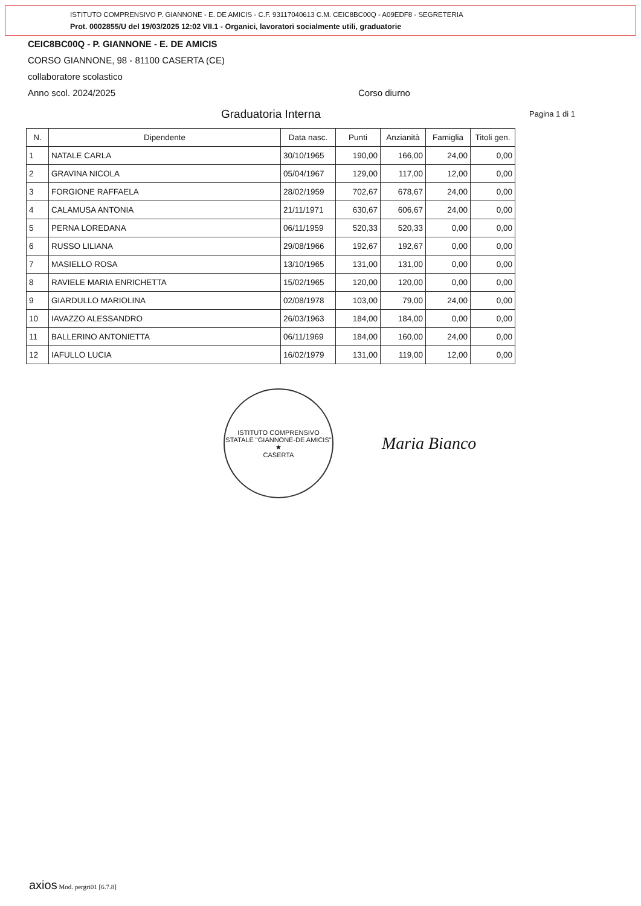ISTITUTO COMPRENSIVO P. GIANNONE - E. DE AMICIS - C.F. 93117040613 C.M. CEIC8BC00Q - A09EDF8 - SEGRETERIA
Prot. 0002855/U del 19/03/2025 12:02 VII.1 - Organici, lavoratori socialmente utili, graduatorie
CEIC8BC00Q - P. GIANNONE - E. DE AMICIS
CORSO GIANNONE, 98 - 81100 CASERTA (CE)
collaboratore scolastico
Anno scol. 2024/2025 Corso diurno
Graduatoria Interna
Pagina 1 di 1
| N. | Dipendente | Data nasc. | Punti | Anzianità | Famiglia | Titoli gen. |
| --- | --- | --- | --- | --- | --- | --- |
| 1 | NATALE CARLA | 30/10/1965 | 190,00 | 166,00 | 24,00 | 0,00 |
| 2 | GRAVINA NICOLA | 05/04/1967 | 129,00 | 117,00 | 12,00 | 0,00 |
| 3 | FORGIONE RAFFAELA | 28/02/1959 | 702,67 | 678,67 | 24,00 | 0,00 |
| 4 | CALAMUSA ANTONIA | 21/11/1971 | 630,67 | 606,67 | 24,00 | 0,00 |
| 5 | PERNA LOREDANA | 06/11/1959 | 520,33 | 520,33 | 0,00 | 0,00 |
| 6 | RUSSO LILIANA | 29/08/1966 | 192,67 | 192,67 | 0,00 | 0,00 |
| 7 | MASIELLO ROSA | 13/10/1965 | 131,00 | 131,00 | 0,00 | 0,00 |
| 8 | RAVIELE MARIA ENRICHETTA | 15/02/1965 | 120,00 | 120,00 | 0,00 | 0,00 |
| 9 | GIARDULLO MARIOLINA | 02/08/1978 | 103,00 | 79,00 | 24,00 | 0,00 |
| 10 | IAVAZZO ALESSANDRO | 26/03/1963 | 184,00 | 184,00 | 0,00 | 0,00 |
| 11 | BALLERINO ANTONIETTA | 06/11/1969 | 184,00 | 160,00 | 24,00 | 0,00 |
| 12 | IAFULLO LUCIA | 16/02/1979 | 131,00 | 119,00 | 12,00 | 0,00 |
ISTITUTO COMPRENSIVO STATALE "GIANNONE-DE AMICIS"
★
CASERTA
Maria Bianco
axios Mod. pergri01 [6.7.8]